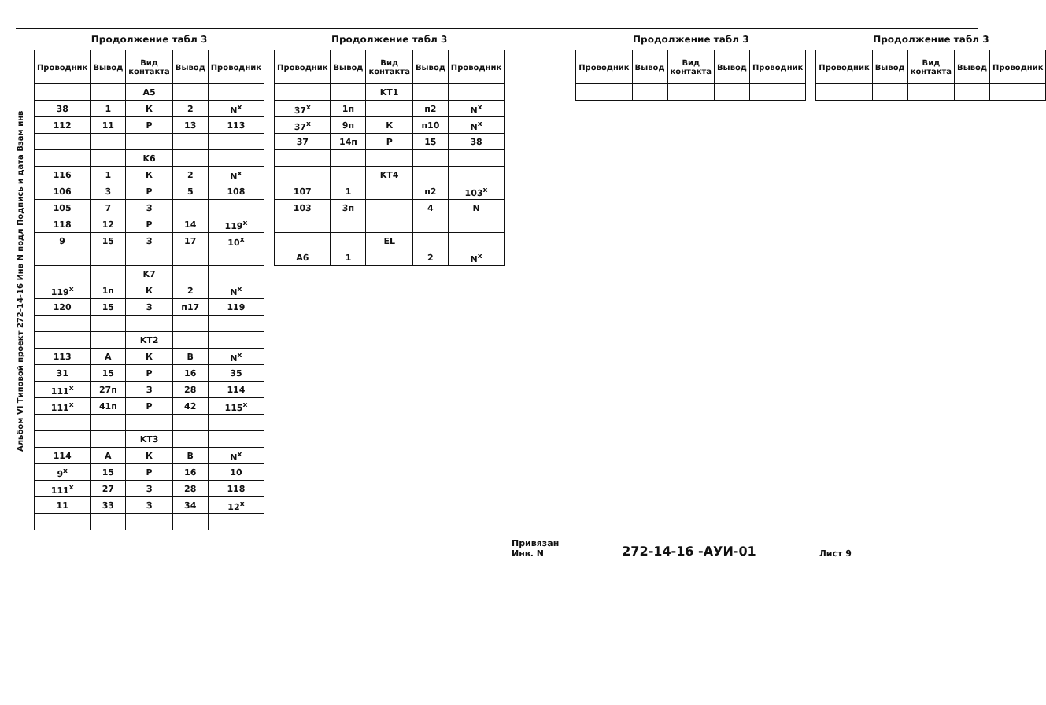Альбом VI Типовой проект 272-14-16 Инв N подл Подпись и дата Взам инв
Продолжение табл 3
| Проводник | Вывод | Вид контакта | Вывод | Проводник |
| --- | --- | --- | --- | --- |
| | | A5 | | |
| 38 | 1 | К | 2 | N<sup>x</sup> |
| 112 | 11 | Р | 13 | 113 |
| | | K6 | | |
| 116 | 1 | К | 2 | N<sup>x</sup> |
| 106 | 3 | Р | 5 | 108 |
| 105 | 7 | З | | |
| 118 | 12 | Р | 14 | 119<sup>x</sup> |
| 9 | 15 | З | 17 | 10<sup>x</sup> |
| | | K7 | | |
| 119<sup>x</sup> | 1п | К | 2 | N<sup>x</sup> |
| 120 | 15 | З | п17 | 119 |
| | | KT2 | | |
| 113 | А | К | В | N<sup>x</sup> |
| 31 | 15 | Р | 16 | 35 |
| 111<sup>x</sup> | 27п | З | 28 | 114 |
| 111<sup>x</sup> | 41п | Р | 42 | 115<sup>x</sup> |
| | | KT3 | | |
| 114 | А | К | В | N<sup>x</sup> |
| 9<sup>x</sup> | 15 | Р | 16 | 10 |
| 111<sup>x</sup> | 27 | З | 28 | 118 |
| 11 | 33 | З | 34 | 12<sup>x</sup> |
Продолжение табл 3
| Проводник | Вывод | Вид контакта | Вывод | Проводник |
| --- | --- | --- | --- | --- |
| | | KT1 | | |
| 37<sup>x</sup> | 1п | | п2 | N<sup>x</sup> |
| 37<sup>x</sup> | 9п | К | п10 | N<sup>x</sup> |
| 37 | 14п | Р | 15 | 38 |
| | | KT4 | | |
| 107 | 1 | | п2 | 103<sup>x</sup> |
| 103 | 3п | | 4 | N |
| | | EL | | |
| A6 | 1 | | 2 | N<sup>x</sup> |
Продолжение табл 3
| Проводник | Вывод | Вид контакта | Вывод | Проводник |
| --- | --- | --- | --- | --- |
Продолжение табл 3
| Проводник | Вывод | Вид контакта | Вывод | Проводник |
| --- | --- | --- | --- | --- |
Привязан
Инв. N
272-14-16 -АУИ-01
Лист 9